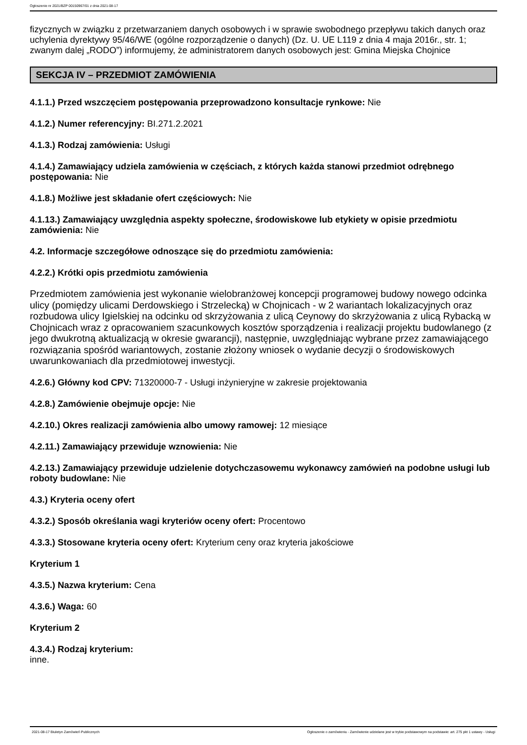Ogłoszenie nr 2021/BZP 00150967/01 z dnia 2021-08-17
fizycznych w związku z przetwarzaniem danych osobowych i w sprawie swobodnego przepływu takich danych oraz uchylenia dyrektywy 95/46/WE (ogólne rozporządzenie o danych) (Dz. U. UE L119 z dnia 4 maja 2016r., str. 1; zwanym dalej „RODO”) informujemy, że administratorem danych osobowych jest: Gmina Miejska Chojnice
SEKCJA IV – PRZEDMIOT ZAMÓWIENIA
4.1.1.) Przed wszczęciem postępowania przeprowadzono konsultacje rynkowe: Nie
4.1.2.) Numer referencyjny: BI.271.2.2021
4.1.3.) Rodzaj zamówienia: Usługi
4.1.4.) Zamawiający udziela zamówienia w częściach, z których każda stanowi przedmiot odrębnego postępowania: Nie
4.1.8.) Możliwe jest składanie ofert częściowych: Nie
4.1.13.) Zamawiający uwzględnia aspekty społeczne, środowiskowe lub etykiety w opisie przedmiotu zamówienia: Nie
4.2. Informacje szczegółowe odnoszące się do przedmiotu zamówienia:
4.2.2.) Krótki opis przedmiotu zamówienia
Przedmiotem zamówienia jest wykonanie wielobranżowej koncepcji programowej budowy nowego odcinka ulicy (pomiędzy ulicami Derdowskiego i Strzelecką) w Chojnicach - w 2 wariantach lokalizacyjnych oraz rozbudowa ulicy Igielskiej na odcinku od skrzyżowania z ulicą Ceynowy do skrzyżowania z ulicą Rybacką w Chojnicach wraz z opracowaniem szacunkowych kosztów sporządzenia i realizacji projektu budowlanego (z jego dwukrotną aktualizacją w okresie gwarancji), następnie, uwzględniając wybrane przez zamawiającego rozwiązania spośród wariantowych, zostanie złożony wniosek o wydanie decyzji o środowiskowych uwarunkowaniach dla przedmiotowej inwestycji.
4.2.6.) Główny kod CPV: 71320000-7 - Usługi inżynieryjne w zakresie projektowania
4.2.8.) Zamówienie obejmuje opcje: Nie
4.2.10.) Okres realizacji zamówienia albo umowy ramowej: 12 miesiące
4.2.11.) Zamawiający przewiduje wznowienia: Nie
4.2.13.) Zamawiający przewiduje udzielenie dotychczasowemu wykonawcy zamówień na podobne usługi lub roboty budowlane: Nie
4.3.) Kryteria oceny ofert
4.3.2.) Sposób określania wagi kryteriów oceny ofert: Procentowo
4.3.3.) Stosowane kryteria oceny ofert: Kryterium ceny oraz kryteria jakościowe
Kryterium 1
4.3.5.) Nazwa kryterium: Cena
4.3.6.) Waga: 60
Kryterium 2
4.3.4.) Rodzaj kryterium:
inne.
2021-08-17 Biuletyn Zamówień Publicznych Ogłoszenie o zamówieniu - Zamówienie udzielane jest w trybie podstawowym na podstawie: art. 275 pkt 1 ustawy - Usługi